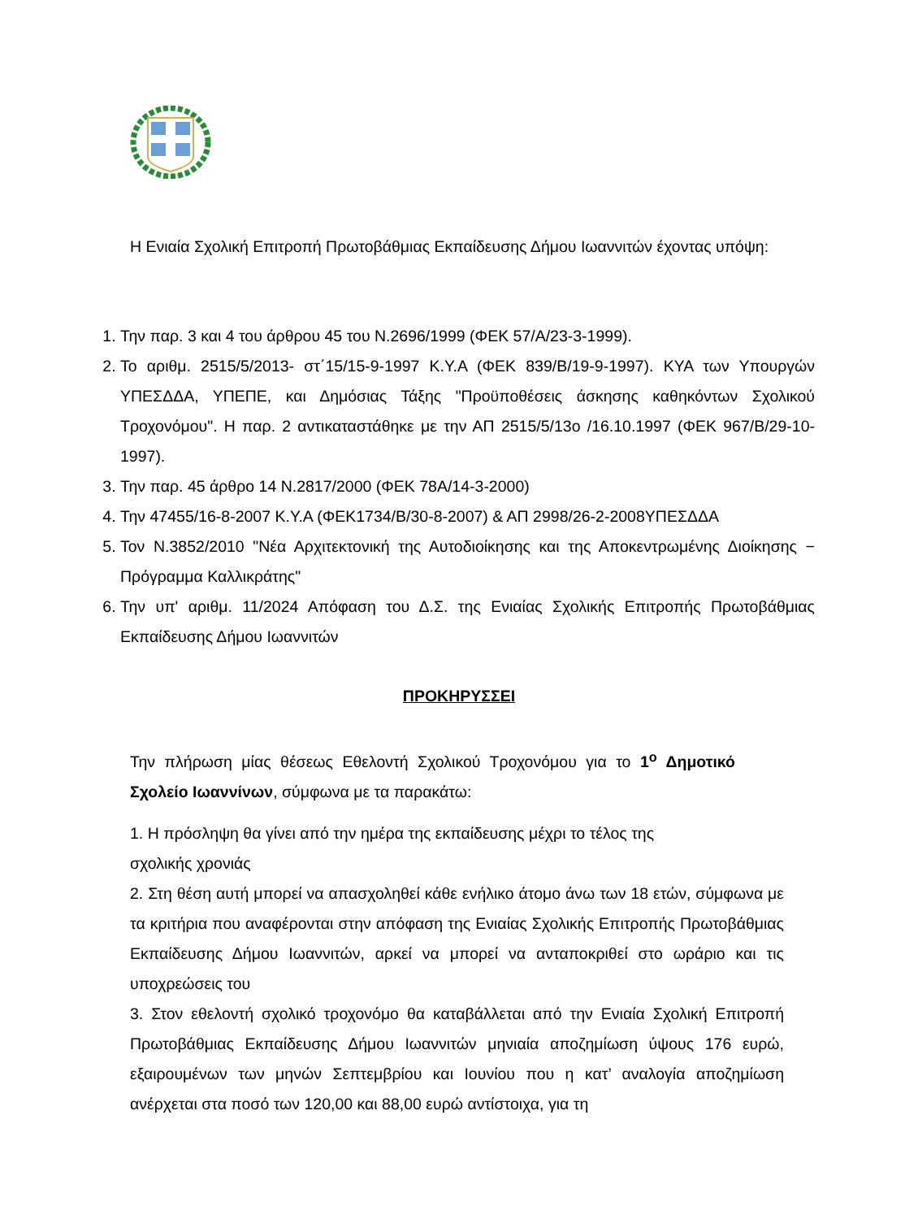Η Ενιαία Σχολική Επιτροπή Πρωτοβάθμιας Εκπαίδευσης Δήμου Ιωαννιτών έχοντας υπόψη:
1. Την παρ. 3 και 4 του άρθρου 45 του Ν.2696/1999 (ΦΕΚ 57/Α/23-3-1999).
2. Το αριθμ. 2515/5/2013- στ΄15/15-9-1997 Κ.Υ.Α (ΦΕΚ 839/Β/19-9-1997). ΚΥΑ των Υπουργών ΥΠΕΣΔΔΑ, ΥΠΕΠΕ, και Δημόσιας Τάξης "Προϋποθέσεις άσκησης καθηκόντων Σχολικού Τροχονόμου". Η παρ. 2 αντικαταστάθηκε με την ΑΠ 2515/5/13ο /16.10.1997 (ΦΕΚ 967/Β/29-10-1997).
3. Την παρ. 45 άρθρο 14 Ν.2817/2000 (ΦΕΚ 78Α/14-3-2000)
4. Την 47455/16-8-2007 Κ.Υ.Α (ΦΕΚ1734/Β/30-8-2007) & ΑΠ 2998/26-2-2008ΥΠΕΣΔΔΑ
5. Τον Ν.3852/2010 "Νέα Αρχιτεκτονική της Αυτοδιοίκησης και της Αποκεντρωμένης Διοίκησης − Πρόγραμμα Καλλικράτης"
6. Την υπ' αριθμ. 11/2024 Απόφαση του Δ.Σ. της Ενιαίας Σχολικής Επιτροπής Πρωτοβάθμιας Εκπαίδευσης Δήμου Ιωαννιτών
ΠΡΟΚΗΡΥΣΣΕΙ
Την πλήρωση μίας θέσεως Εθελοντή Σχολικού Τροχονόμου για το 1<sup>ο</sup> Δημοτικό Σχολείο Ιωαννίνων, σύμφωνα με τα παρακάτω:
1. Η πρόσληψη θα γίνει από την ημέρα της εκπαίδευσης μέχρι το τέλος της
σχολικής χρονιάς
2. Στη θέση αυτή μπορεί να απασχοληθεί κάθε ενήλικο άτομο άνω των 18 ετών, σύμφωνα με τα κριτήρια που αναφέρονται στην απόφαση της Ενιαίας Σχολικής Επιτροπής Πρωτοβάθμιας Εκπαίδευσης Δήμου Ιωαννιτών, αρκεί να μπορεί να ανταποκριθεί στο ωράριο και τις υποχρεώσεις του
3. Στον εθελοντή σχολικό τροχονόμο θα καταβάλλεται από την Ενιαία Σχολική Επιτροπή Πρωτοβάθμιας Εκπαίδευσης Δήμου Ιωαννιτών μηνιαία αποζημίωση ύψους 176 ευρώ, εξαιρουμένων των μηνών Σεπτεμβρίου και Ιουνίου που η κατ’ αναλογία αποζημίωση ανέρχεται στα ποσό των 120,00 και 88,00 ευρώ αντίστοιχα, για τη